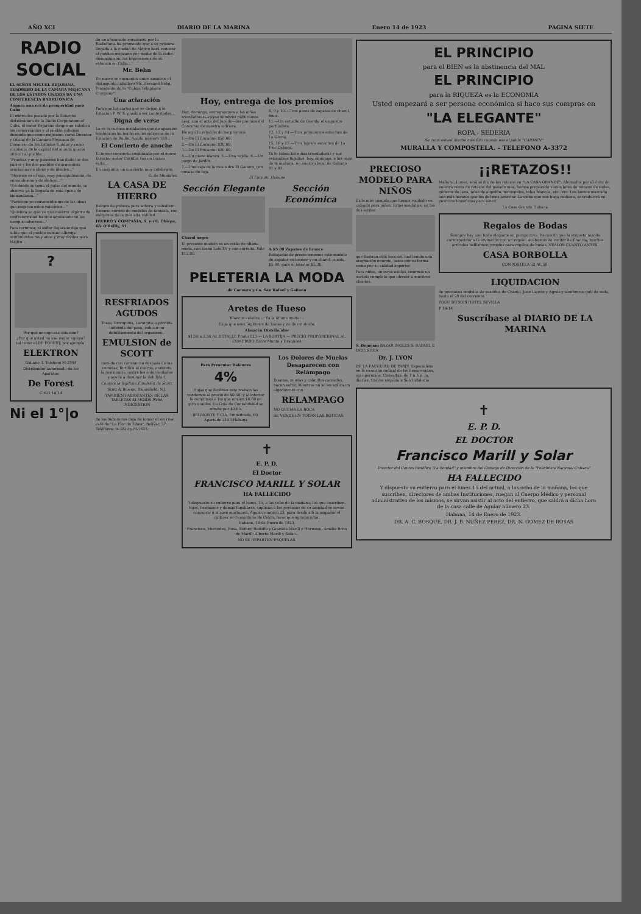AÑO XCI DIARIO DE LA MARINA Enero 14 de 1923 PAGINA SIETE
RADIO SOCIAL
EL SEÑOR MIGUEL BEJARANA, TESORERO DE LA CAMARA MEJICANA DE LOS ESTADOS UNIDOS DA UNA CONFERENCIA RADIOFONICA
Augura una era de prosperidad para Cuba
El miércoles pasado por la Estación distribuidora de la Radio Corporation of Cuba, el señor Bejarano dirigió un saludo a los comerciantes y al pueblo cubanos diciendo que como mejicano; como Director y Oficial de la Cámara Mejicana de Comercio de los Estados Unidos y como residente de la capital del mundo quería ofrecer al pueblo...
"Pruebas y muy patentes han dado los dos países y los dos pueblos de armoniosa asociación de ideas y de ideales..."
"Mensaje es el mío, muy principalmente, de enhorabuena y de aleluya..."
"En donde se toma el pulso del mundo, se observa ya la llegada de esta época de bienandanza..."
"Participe yo convencidísimo de las ideas que inspiran estos vaticinios..."
"Quisiera yo que ya que nuestro espíritu de confraternidad ha sido aquilatado en los tiempos adversos..."
Para terminar, el señor Bejarano dijo que sabía que el pueblo cubano alberga sentimientos muy altos y muy nobles para Méjico...
?
Por qué no oigo esa estación?
¿Por qué usted no usa mejor equipo? tal como el DE FOREST, por ejemplo.
ELEKTRON
Galiano 3. Teléfono M-2944
Distribuidor autorizado de los Aparatos.
De Forest
C 422 1d-14
Ni el 1°|o
do un aficionado entusiasta por la Radiofonía ha prometido que a su próxima llegada a la ciudad de Méjico hará conocer al público mejicano por medio de la radio-diseminación, las impresiones de su estancia en Cuba...
Mr. Behn
De nuevo se encuentra entre nosotros el distinguido caballero Mr. Hernand Behn, Presidente de la "Cuban Telephone Company".
Una aclaración
Para que las cartas que se dirijan a la Estación P. W. X. puedan ser contestadas...
Digna de verse
Lo es la curiosa instalación que de aparatos telefónicos ha hecho en las vidrieras de la Estación de Radio, Aguila número 169...
El Concierto de anoche
El tercer concierto combinado por el nuevo Director señor Castillo, fué un franco éxito...
En conjunto, un concierto muy celebrado.
G. de Montalvo.
LA CASA DE HIERRO
Relojes de pulsera para señora y caballero. Extenso surtido de modelos de fantasía, con máquinas de la más alta calidad.
HIERRO Y COMPAÑIA, S. en C. Obispo, 68. O'Reilly, 51.
RESFRIADOS AGUDOS
Toses, Bronquitis, Laringitis o pérdida indebida del peso, indican un debilitamiento del organismo.
EMULSION de SCOTT
tomada con constancia después de las comidas, fortifica el cuerpo, aumenta la resistencia contra las enfermedades y ayuda a dominar la debilidad.
Compre la legítima Emulsión de Scott.
Scott & Bowne, Bloomfield, N.J.
TAMBIEN FABRICANTES DE LAS TABLETAS KI-MOIDS PARA INDIGESTION
de los habaneros deja de tomar el sin rival café de "La Flor de Tibes", Bolívar, 37. Teléfonos: A-3820 y M-7623.
Hoy, entrega de los premios
Hoy, domingo, entregaremos a las niñas triunfadoras—cuyos nombres publicamos ayer, con el acta del Jurado—los premios del Concurso de nuestra vidriera.
He aquí la relación de los premios:
1.—De El Encanto: $50.00.
2.—De El Encanto: $30.00.
3.—De El Encanto: $20.00.
4.—Un piano blanco. 5.—Una vajilla. 6.—Un juego de Jardín.
7.—Una caja de la rica sidra El Gaitero, con envase de lujo.
8, 9 y 10.—Tres pares de zapatos de charol, finos.
11.—Un estuche de Gueldy, el exquisito perfumista.
12, 13 y 14.—Tres primorosos estuches de La Gloria.
15, 16 y 17.—Tres lujosos estuches de La Flor Cubana.
Ya lo saben las niñas triunfadoras y sus estimables familias: hoy, domingo, a las once de la mañana, en nuestro local de Galiano 81 y 83.
El Encanto Habana
Sección Elegante
Charol negro
El presente modelo es un estilo de última moda, con tacón Luis XV y con correíta. Vale $12.00.
Sección Económica
A $5.00 Zapatos de bronce
Rebajados de precio tenemos este modelo de zapatos en bronce y en charol, cuesta $5.00, para el interior $5.30.
PELETERIA LA MODA
de Canoura y Ca. San Rafael y Galiano
Aretes de Hueso
Blancos calados ::: Es la última moda :::
Exija que sean legítimos de hueso y no de celuloide.
Almacén Distribuidor
$1.50 a 2.50 AL DETALLE Prado 123 — LA SORTIJA — PRECIO PROPORCIONAL AL COMERCIO Entre Monte y Dragones
Para Presentar Balances
4%
Hojas que facilitan este trabajo las vendemos al precio de $0.50, y al interior la remitimos a los que envíen $0.60 en giro o sellos. La Guía de Contabilidad se remite por $0.65.
BELMONTE Y CIA. Empedrado, 60. Apartado 2153 Habana
Los Dolores de Muelas Desaparecen con Relámpago
Dientes, muelas y colmillos careados, hacen sufrir, mientras no se les aplica un algodoncito con
RELAMPAGO
NO QUEMA LA BOCA
SE VENDE EN TODAS LAS BOTICAS.
✝
E. P. D.
El Doctor
FRANCISCO MARILL Y SOLAR
HA FALLECIDO
Y dispuesto su entierro para el lunes, 15, a las ocho de la mañana, los que suscriben, hijos, hermanos y demás familiares, suplican a las personas de su amistad se sirvan concurrir a la casa mortuoria, Aguiar, número 23, para desde allí acompañar el cadáver al Cementerio de Colón, favor que agradecerán.
Habana, 14 de Enero de 1923.
Francisco, Mercedes, Rosa, Esther, Rodolfo y Graciela Marill y Hermoso; Amalia Brito de Marill; Alberto Marill y Solar...
NO SE REPARTEN ESQUELAS.
EL PRINCIPIO
para el BIEN es la abstinencia del MAL
EL PRINCIPIO
para la RIQUEZA es la ECONOMIA
Usted empezará a ser persona económica si hace sus compras en
"LA ELEGANTE"
ROPA - SEDERIA
Su cutis estará mucho más fino cuando use el jabón "CARMEN"
MURALLA Y COMPOSTELA. - TELEFONO A-3372
PRECIOSO MODELO PARA NIÑOS
Es lo más cómodo que hemos recibido en calzado para niños. Estas sandalias, en los dos estilos
que ilustran esta sección, han tenido una aceptación enorme, tanto por su forma como por su calidad superior.
Para niños, en otros estilos, tenemos un surtido completo que ofrecer a nuestros clientes.
S. Benejam BAZAR INGLES S. RAFAEL E INDUSTRIA
Dr. J. LYON
DE LA FACULTAD DE PARIS. Especialista en la curación radical de las hemorroides, sin operación. Consultas: de 1 a 3 p. m. diarias. Correa esquina a San Indalecio
¡¡RETAZOS!!
Mañana, Lunes, será el día de los retazos en "LA CASA GRANDE". Alentados por el éxito de nuestra venta de retazos del pasado mes, hemos preparado varios lotes de retazos de sedas, géneros de lana, telas de algodón, terciopelos, telas blancas, etc., etc. Los hemos marcado aún más baratos que los del mes anterior. La visita que nos haga mañana, se traducirá en positivos beneficios para usted.
La Casa Grande Habana
Regalos de Bodas
Siempre hay una boda elegante en perspectiva. Recuerde que la etiqueta manda corresponder a la invitación con un regalo. Acabamos de recibir de Francia, muchos artículos bellísimos, propios para regalos de bodas. VEALOS CUANTO ANTES.
CASA BORBOLLA
COMPOSTELA 52 AL 58.
LIQUIDACION
de preciosos modelos de vestidos de Chanel, Jone Lauvin y Agnés y sombreros golf de seda, hasta el 20 del corriente.
TOOU DUBOIS HOTEL SEVILLA
P 1d-14
Suscríbase al DIARIO DE LA MARINA
✝
E. P. D.
EL DOCTOR
Francisco Marill y Solar
Director del Centro Benéfico "La Bondad" y miembro del Consejo de Dirección de la "Policlínica Nacional Cubana"
HA FALLECIDO
Y dispuesto su entierro para el lunes 15 del actual, a las ocho de la mañana, los que suscriben, directores de ambas Instituciones, ruegan al Cuerpo Médico y personal administrativo de los mismos, se sirvan asistir al acto del entierro, que saldrá a dicha hora de la casa calle de Aguiar número 23.
Habana, 14 de Enero de 1923.
DR. A. C. BOSQUE, DR. J. B. NUÑEZ PEREZ, DR. N. GOMEZ DE ROSAS